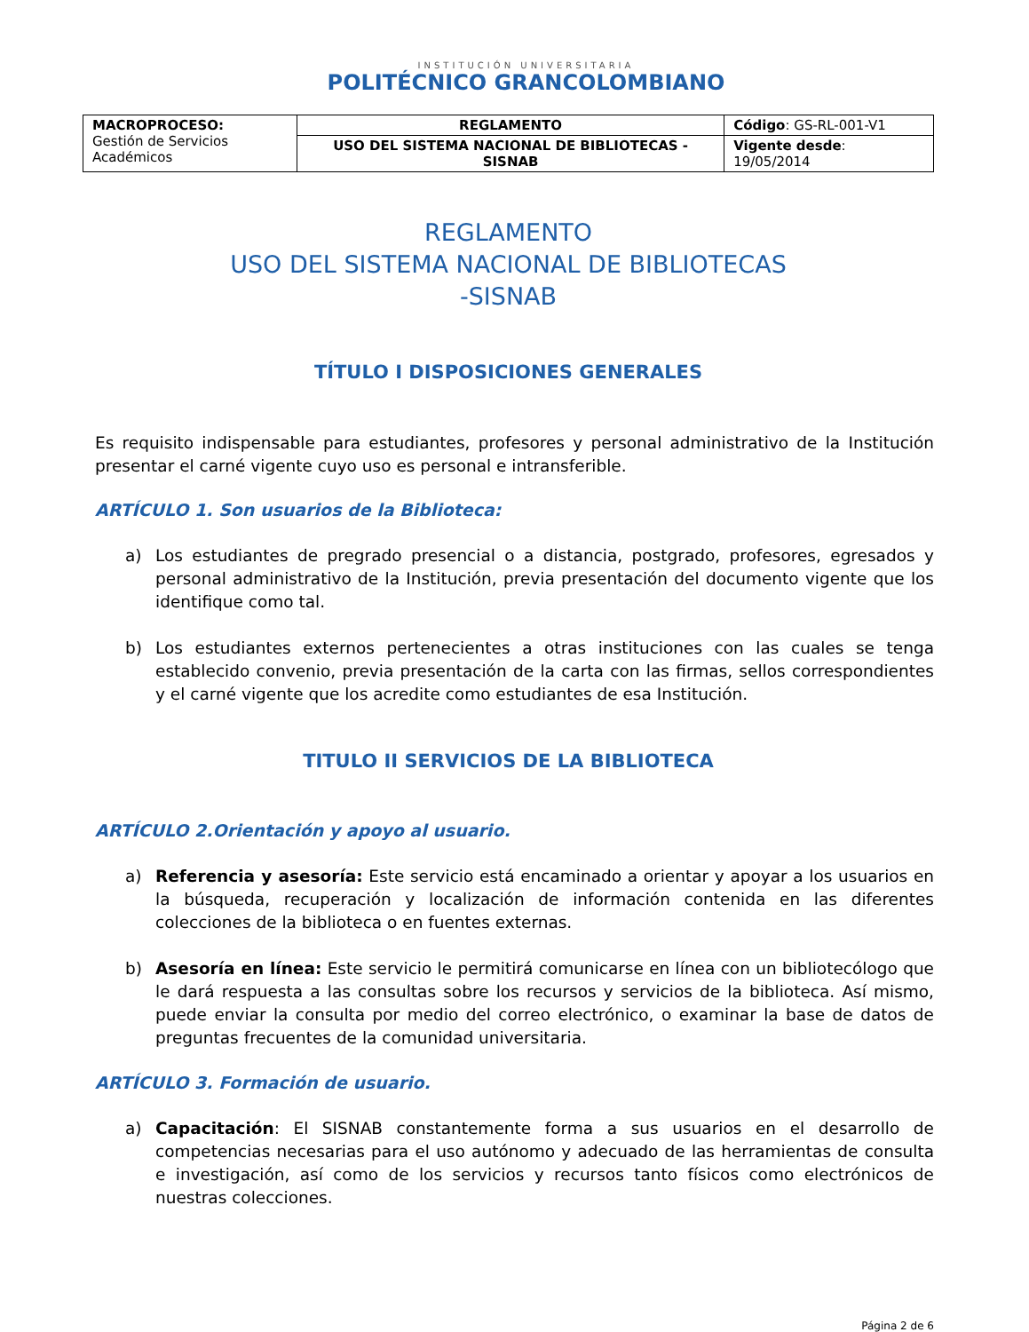INSTITUCIÓN UNIVERSITARIA
POLITÉCNICO GRANCOLOMBIANO
| MACROPROCESO: Gestión de Servicios Académicos | REGLAMENTO | Código : GS-RL-001-V1 |
| | USO DEL SISTEMA NACIONAL DE BIBLIOTECAS - SISNAB | Vigente desde : 19/05/2014 |
REGLAMENTO
USO DEL SISTEMA NACIONAL DE BIBLIOTECAS
-SISNAB
TÍTULO I DISPOSICIONES GENERALES
Es requisito indispensable para estudiantes, profesores y personal administrativo de la Institución presentar el carné vigente cuyo uso es personal e intransferible.
ARTÍCULO 1. Son usuarios de la Biblioteca:
a) Los estudiantes de pregrado presencial o a distancia, postgrado, profesores, egresados y personal administrativo de la Institución, previa presentación del documento vigente que los identifique como tal.
b) Los estudiantes externos pertenecientes a otras instituciones con las cuales se tenga establecido convenio, previa presentación de la carta con las firmas, sellos correspondientes y el carné vigente que los acredite como estudiantes de esa Institución.
TITULO II SERVICIOS DE LA BIBLIOTECA
ARTÍCULO 2.Orientación y apoyo al usuario.
a) Referencia y asesoría: Este servicio está encaminado a orientar y apoyar a los usuarios en la búsqueda, recuperación y localización de información contenida en las diferentes colecciones de la biblioteca o en fuentes externas.
b) Asesoría en línea: Este servicio le permitirá comunicarse en línea con un bibliotecólogo que le dará respuesta a las consultas sobre los recursos y servicios de la biblioteca. Así mismo, puede enviar la consulta por medio del correo electrónico, o examinar la base de datos de preguntas frecuentes de la comunidad universitaria.
ARTÍCULO 3. Formación de usuario.
a) Capacitación: El SISNAB constantemente forma a sus usuarios en el desarrollo de competencias necesarias para el uso autónomo y adecuado de las herramientas de consulta e investigación, así como de los servicios y recursos tanto físicos como electrónicos de nuestras colecciones.
Página 2 de 6